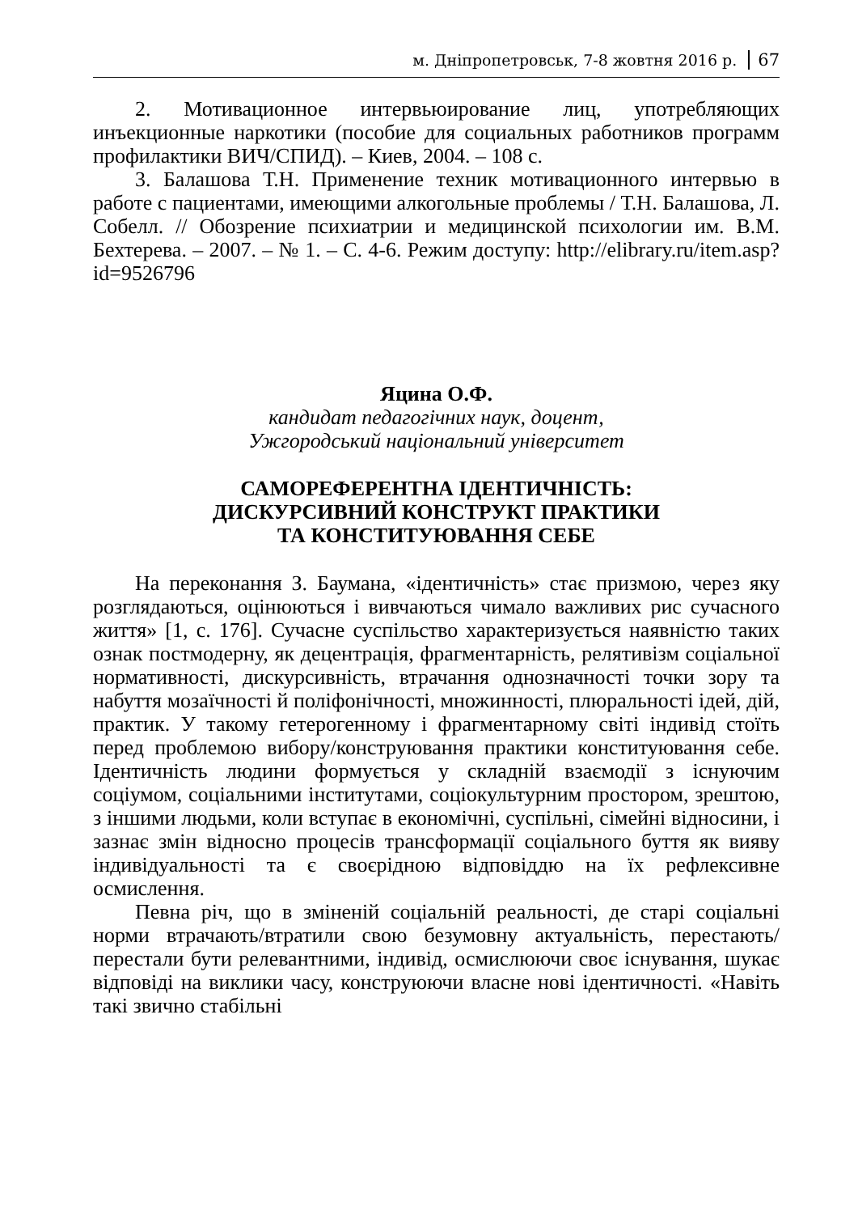м. Дніпропетровськ, 7-8 жовтня 2016 р. 67
2. Мотивационное интервьюирование лиц, употребляющих инъекционные наркотики (пособие для социальных работников программ профилактики ВИЧ/СПИД). – Киев, 2004. – 108 с.
3. Балашова Т.Н. Применение техник мотивационного интервью в работе с пациентами, имеющими алкогольные проблемы / Т.Н. Балашова, Л. Собелл. // Обозрение психиатрии и медицинской психологии им. В.М. Бехтерева. – 2007. – № 1. – С. 4-6. Режим доступу: http://elibrary.ru/item.asp?id=9526796
Яцина О.Ф.
кандидат педагогічних наук, доцент,
Ужгородський національний університет
САМОРЕФЕРЕНТНА ІДЕНТИЧНІСТЬ:
ДИСКУРСИВНИЙ КОНСТРУКТ ПРАКТИКИ
ТА КОНСТИТУЮВАННЯ СЕБЕ
На переконання З. Баумана, «ідентичність» стає призмою, через яку розглядаються, оцінюються і вивчаються чимало важливих рис сучасного життя» [1, с. 176]. Сучасне суспільство характеризується наявністю таких ознак постмодерну, як децентрація, фрагментарність, релятивізм соціальної нормативності, дискурсивність, втрачання однозначності точки зору та набуття мозаїчності й поліфонічності, множинності, плюральності ідей, дій, практик. У такому гетерогенному і фрагментарному світі індивід стоїть перед проблемою вибору/конструювання практики конституювання себе. Ідентичність людини формується у складній взаємодії з існуючим соціумом, соціальними інститутами, соціокультурним простором, зрештою, з іншими людьми, коли вступає в економічні, суспільні, сімейні відносини, і зазнає змін відносно процесів трансформації соціального буття як вияву індивідуальності та є своєрідною відповіддю на їх рефлексивне осмислення.
Певна річ, що в зміненій соціальній реальності, де старі соціальні норми втрачають/втратили свою безумовну актуальність, перестають/перестали бути релевантними, індивід, осмислюючи своє існування, шукає відповіді на виклики часу, конструюючи власне нові ідентичності. «Навіть такі звично стабільні